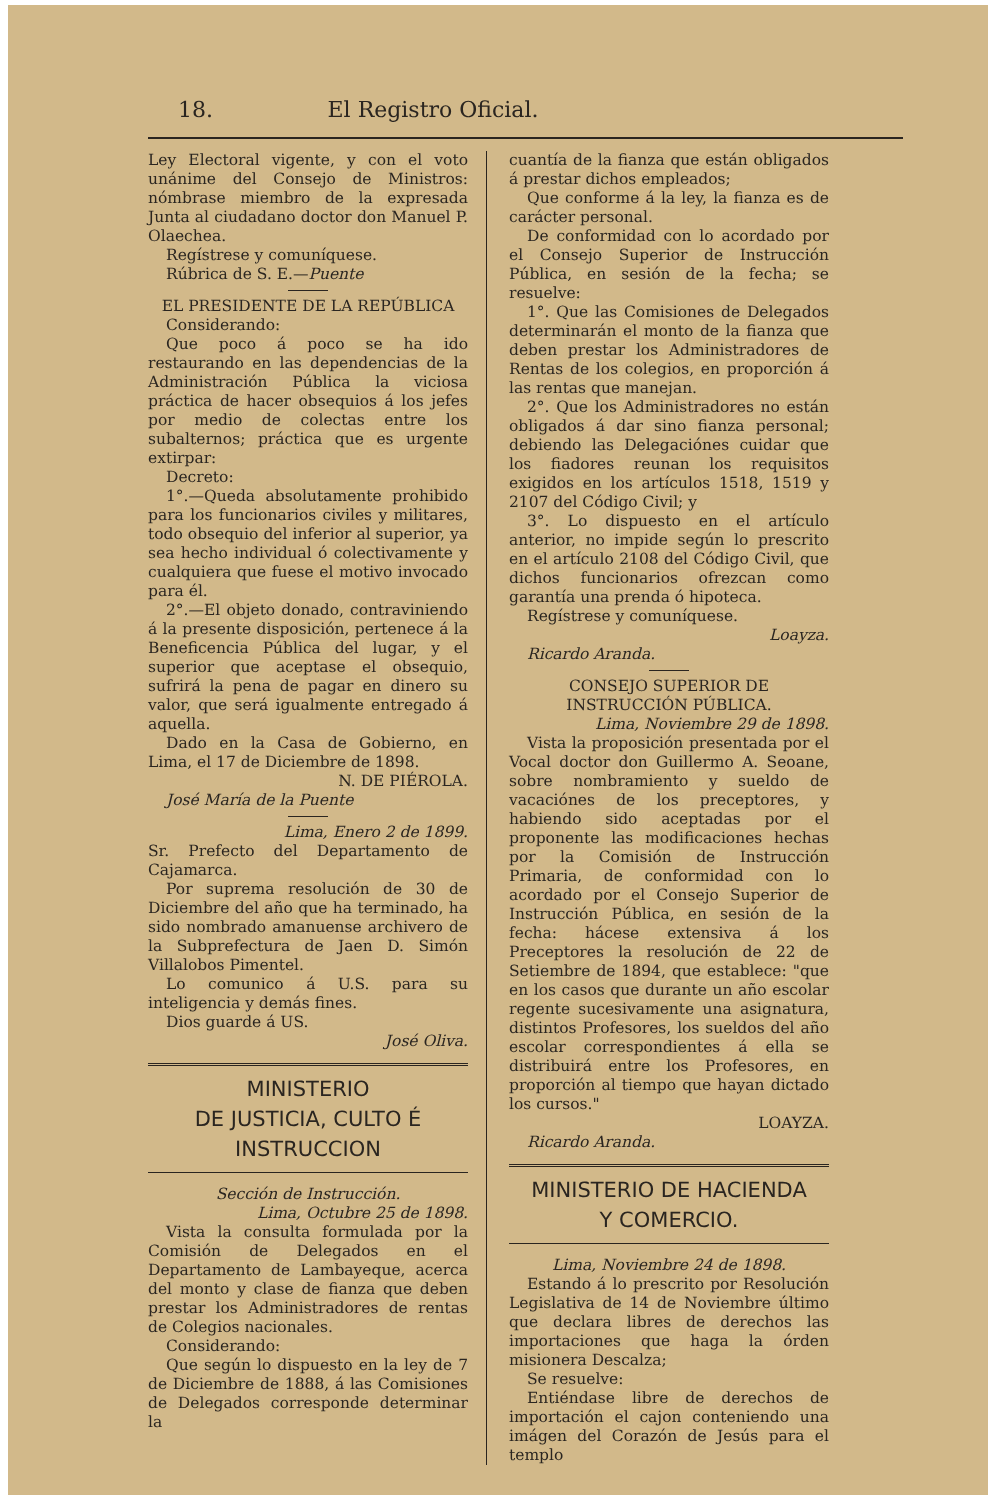18. El Registro Oficial.
Ley Electoral vigente, y con el voto unánime del Consejo de Ministros: nómbrase miembro de la expresada Junta al ciudadano doctor don Manuel P. Olaechea.
Regístrese y comuníquese.
Rúbrica de S. E.—Puente
EL PRESIDENTE DE LA REPÚBLICA
Considerando:
Que poco á poco se ha ido restaurando en las dependencias de la Administración Pública la viciosa práctica de hacer obsequios á los jefes por medio de colectas entre los subalternos; práctica que es urgente extirpar:
Decreto:
1°.—Queda absolutamente prohibido para los funcionarios civiles y militares, todo obsequio del inferior al superior, ya sea hecho individual ó colectivamente y cualquiera que fuese el motivo invocado para él.
2°.—El objeto donado, contraviniendo á la presente disposición, pertenece á la Beneficencia Pública del lugar, y el superior que aceptase el obsequio, sufrirá la pena de pagar en dinero su valor, que será igualmente entregado á aquella.
Dado en la Casa de Gobierno, en Lima, el 17 de Diciembre de 1898.
N. DE PIÉROLA.
José María de la Puente
Lima, Enero 2 de 1899.
Sr. Prefecto del Departamento de Cajamarca.
Por suprema resolución de 30 de Diciembre del año que ha terminado, ha sido nombrado amanuense archivero de la Subprefectura de Jaen D. Simón Villalobos Pimentel.
Lo comunico á U.S. para su inteligencia y demás fines.
Dios guarde á US.
José Oliva.
MINISTERIO
DE JUSTICIA, CULTO É INSTRUCCION
Sección de Instrucción.
Lima, Octubre 25 de 1898.
Vista la consulta formulada por la Comisión de Delegados en el Departamento de Lambayeque, acerca del monto y clase de fianza que deben prestar los Administradores de rentas de Colegios nacionales.
Considerando:
Que según lo dispuesto en la ley de 7 de Diciembre de 1888, á las Comisiones de Delegados corresponde determinar la
cuantía de la fianza que están obligados á prestar dichos empleados;
Que conforme á la ley, la fianza es de carácter personal.
De conformidad con lo acordado por el Consejo Superior de Instrucción Pública, en sesión de la fecha; se resuelve:
1°. Que las Comisiones de Delegados determinarán el monto de la fianza que deben prestar los Administradores de Rentas de los colegios, en proporción á las rentas que manejan.
2°. Que los Administradores no están obligados á dar sino fianza personal; debiendo las Delegaciónes cuidar que los fiadores reunan los requisitos exigidos en los artículos 1518, 1519 y 2107 del Código Civil; y
3°. Lo dispuesto en el artículo anterior, no impide según lo prescrito en el artículo 2108 del Código Civil, que dichos funcionarios ofrezcan como garantía una prenda ó hipoteca.
Regístrese y comuníquese.
Loayza.
Ricardo Aranda.
CONSEJO SUPERIOR DE INSTRUCCIÓN PÚBLICA.
Lima, Noviembre 29 de 1898.
Vista la proposición presentada por el Vocal doctor don Guillermo A. Seoane, sobre nombramiento y sueldo de vacaciónes de los preceptores, y habiendo sido aceptadas por el proponente las modificaciones hechas por la Comisión de Instrucción Primaria, de conformidad con lo acordado por el Consejo Superior de Instrucción Pública, en sesión de la fecha: hácese extensiva á los Preceptores la resolución de 22 de Setiembre de 1894, que establece: "que en los casos que durante un año escolar regente sucesivamente una asignatura, distintos Profesores, los sueldos del año escolar correspondientes á ella se distribuirá entre los Profesores, en proporción al tiempo que hayan dictado los cursos."
LOAYZA.
Ricardo Aranda.
MINISTERIO DE HACIENDA
Y COMERCIO.
Lima, Noviembre 24 de 1898.
Estando á lo prescrito por Resolución Legislativa de 14 de Noviembre último que declara libres de derechos las importaciones que haga la órden misionera Descalza;
Se resuelve:
Entiéndase libre de derechos de importación el cajon conteniendo una imágen del Corazón de Jesús para el templo